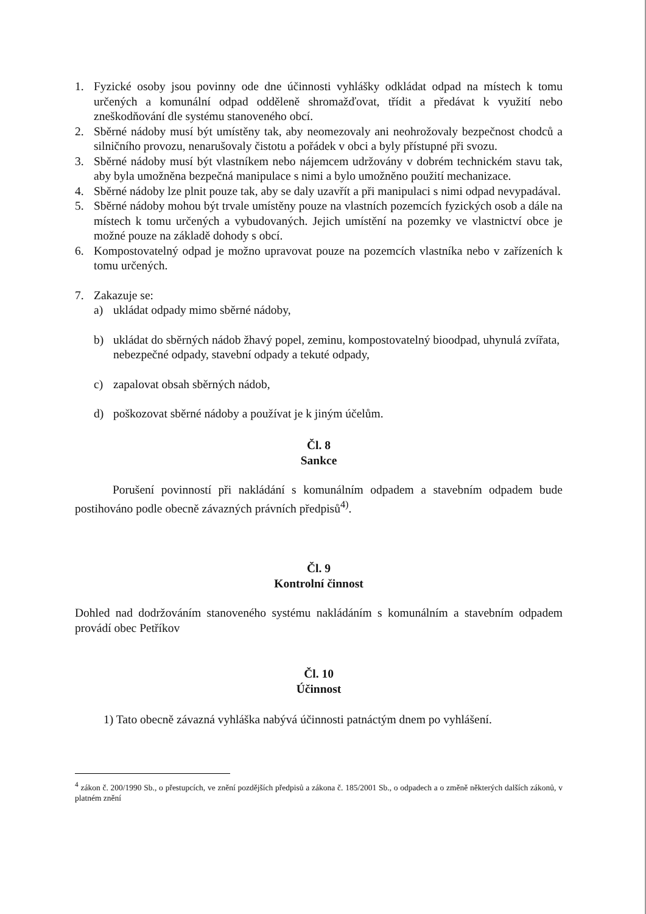1. Fyzické osoby jsou povinny ode dne účinnosti vyhlášky odkládat odpad na místech k tomu určených a komunální odpad odděleně shromažďovat, třídit a předávat k využití nebo zneškodňování dle systému stanoveného obcí.
2. Sběrné nádoby musí být umístěny tak, aby neomezovaly ani neohrožovaly bezpečnost chodců a silničního provozu, nenarušovaly čistotu a pořádek v obci a byly přístupné při svozu.
3. Sběrné nádoby musí být vlastníkem nebo nájemcem udržovány v dobrém technickém stavu tak, aby byla umožněna bezpečná manipulace s nimi a bylo umožněno použití mechanizace.
4. Sběrné nádoby lze plnit pouze tak, aby se daly uzavřít a při manipulaci s nimi odpad nevypadával.
5. Sběrné nádoby mohou být trvale umístěny pouze na vlastních pozemcích fyzických osob a dále na místech k tomu určených a vybudovaných. Jejich umístění na pozemky ve vlastnictví obce je možné pouze na základě dohody s obcí.
6. Kompostovatelný odpad je možno upravovat pouze na pozemcích vlastníka nebo v zařízeních k tomu určených.
7. Zakazuje se:
a) ukládat odpady mimo sběrné nádoby,
b) ukládat do sběrných nádob žhavý popel, zeminu, kompostovatelný bioodpad, uhynulá zvířata, nebezpečné odpady, stavební odpady a tekuté odpady,
c) zapalovat obsah sběrných nádob,
d) poškozovat sběrné nádoby a používat je k jiným účelům.
Čl. 8
Sankce
Porušení povinností při nakládání s komunálním odpadem a stavebním odpadem bude postihováno podle obecně závazných právních předpisů<sup>4)</sup>.
Čl. 9
Kontrolní činnost
Dohled nad dodržováním stanoveného systému nakládáním s komunálním a stavebním odpadem provádí obec Petříkov
Čl. 10
Účinnost
1) Tato obecně závazná vyhláška nabývá účinnosti patnáctým dnem po vyhlášení.
<sup>4</sup> zákon č. 200/1990 Sb., o přestupcích, ve znění pozdějších předpisů a zákona č. 185/2001 Sb., o odpadech a o změně některých dalších zákonů, v platném znění